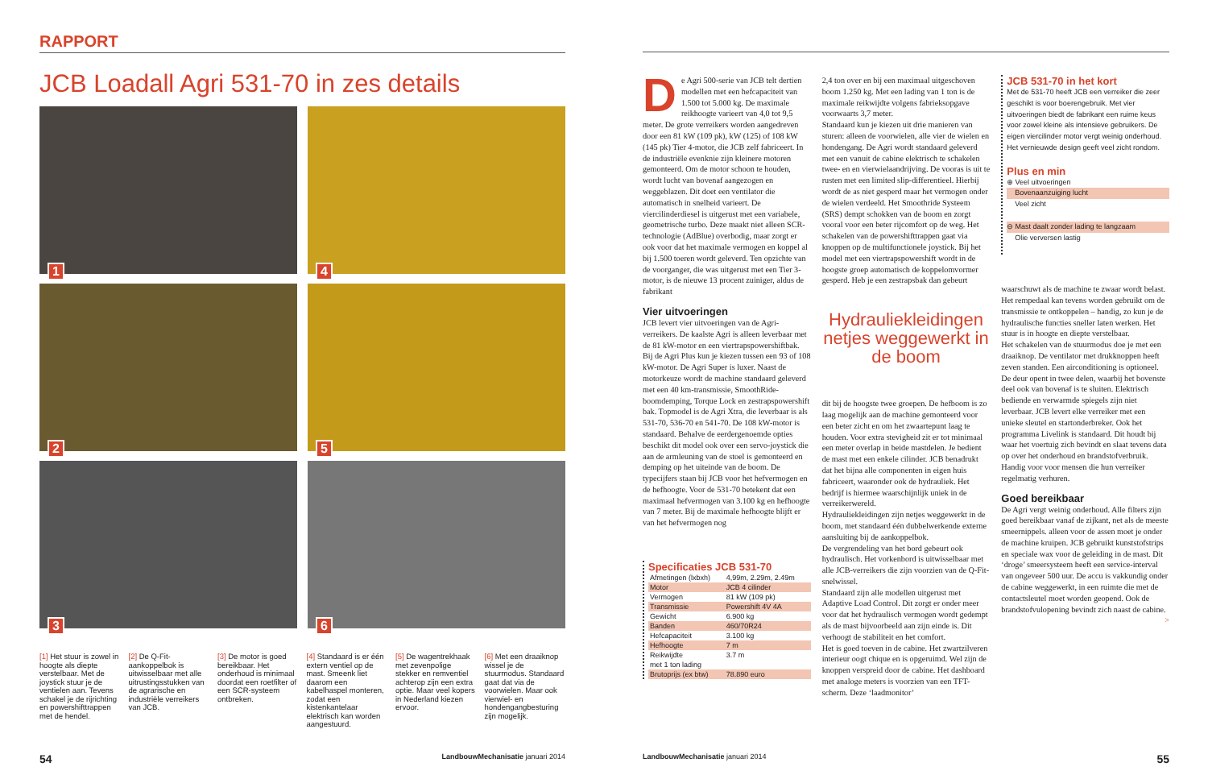RAPPORT
JCB Loadall Agri 531-70 in zes details
1
4
2
5
3
6
[1] Het stuur is zowel in hoogte als diepte verstelbaar. Met de joystick stuur je de ventielen aan. Tevens schakel je de rijrichting en powershifttrappen met de hendel.
[2] De Q-Fit-aankoppelbok is uitwisselbaar met alle uitrustingsstukken van de agrarische en industriële verreikers van JCB.
[3] De motor is goed bereikbaar. Het onderhoud is minimaal doordat een roetfilter of een SCR-systeem ontbreken.
[4] Standaard is er één extern ventiel op de mast. Smeenk liet daarom een kabelhaspel monteren, zodat een kistenkantelaar elektrisch kan worden aangestuurd.
[5] De wagentrekhaak met zevenpolige stekker en remventiel achterop zijn een extra optie. Maar veel kopers in Nederland kiezen ervoor.
[6] Met een draaiknop wissel je de stuurmodus. Standaard gaat dat via de voorwielen. Maar ook vierwiel- en hondengangbesturing zijn mogelijk.
54 LandbouwMechanisatie januari 2014
De Agri 500-serie van JCB telt dertien modellen met een hefcapaciteit van 1.500 tot 5.000 kg. De maximale reikhoogte varieert van 4,0 tot 9,5 meter. De grote verreikers worden aangedreven door een 81 kW (109 pk), kW (125) of 108 kW (145 pk) Tier 4-motor, die JCB zelf fabriceert. In de industriële evenknie zijn kleinere motoren gemonteerd. Om de motor schoon te houden, wordt lucht van bovenaf aangezogen en weggeblazen. Dit doet een ventilator die automatisch in snelheid varieert. De viercilinderdiesel is uitgerust met een variabele, geometrische turbo. Deze maakt niet alleen SCR-technologie (AdBlue) overbodig, maar zorgt er ook voor dat het maximale vermogen en koppel al bij 1.500 toeren wordt geleverd. Ten opzichte van de voorganger, die was uitgerust met een Tier 3-motor, is de nieuwe 13 procent zuiniger, aldus de fabrikant
Vier uitvoeringen
JCB levert vier uitvoeringen van de Agri-verreikers. De kaalste Agri is alleen leverbaar met de 81 kW-motor en een viertrapspowershiftbak. Bij de Agri Plus kun je kiezen tussen een 93 of 108 kW-motor. De Agri Super is luxer. Naast de motorkeuze wordt de machine standaard geleverd met een 40 km-transmissie, SmoothRide-boomdemping, Torque Lock en zestrapspowershift bak. Topmodel is de Agri Xtra, die leverbaar is als 531-70, 536-70 en 541-70. De 108 kW-motor is standaard. Behalve de eerdergenoemde opties beschikt dit model ook over een servo-joystick die aan de armleuning van de stoel is gemonteerd en demping op het uiteinde van de boom. De typecijfers staan bij JCB voor het hefvermogen en de hefhoogte. Voor de 531-70 betekent dat een maximaal hefvermogen van 3.100 kg en hefhoogte van 7 meter. Bij de maximale hefhoogte blijft er van het hefvermogen nog
Specificaties JCB 531-70
| Afmetingen (lxbxh) | 4,99m, 2.29m, 2.49m |
| Motor | JCB 4 cilinder |
| Vermogen | 81 kW (109 pk) |
| Transmissie | Powershift 4V 4A |
| Gewicht | 6.900 kg |
| Banden | 460/70R24 |
| Hefcapaciteit | 3.100 kg |
| Hefhoogte | 7 m |
| Reikwijdte | 3.7 m |
| met 1 ton lading | |
| Brutoprijs (ex btw) | 78.890 euro |
2,4 ton over en bij een maximaal uitgeschoven boom 1.250 kg. Met een lading van 1 ton is de maximale reikwijdte volgens fabrieksopgave voorwaarts 3,7 meter.
Standaard kun je kiezen uit drie manieren van sturen: alleen de voorwielen, alle vier de wielen en hondengang. De Agri wordt standaard geleverd met een vanuit de cabine elektrisch te schakelen twee- en en vierwielaandrijving. De vooras is uit te rusten met een limited slip-differentieel. Hierbij wordt de as niet gesperd maar het vermogen onder de wielen verdeeld. Het Smoothride Systeem (SRS) dempt schokken van de boom en zorgt vooral voor een beter rijcomfort op de weg. Het schakelen van de powershifttrappen gaat via knoppen op de multifunctionele joystick. Bij het model met een viertrapspowershift wordt in de hoogste groep automatisch de koppelomvormer gesperd. Heb je een zestrapsbak dan gebeurt
Hydrauliekleidingen netjes weggewerkt in de boom
dit bij de hoogste twee groepen. De hefboom is zo laag mogelijk aan de machine gemonteerd voor een beter zicht en om het zwaartepunt laag te houden. Voor extra stevigheid zit er tot minimaal een meter overlap in beide mastdelen. Je bedient de mast met een enkele cilinder. JCB benadrukt dat het bijna alle componenten in eigen huis fabriceert, waaronder ook de hydrauliek. Het bedrijf is hiermee waarschijnlijk uniek in de verreikerwereld.
Hydrauliekleidingen zijn netjes weggewerkt in de boom, met standaard één dubbelwerkende externe aansluiting bij de aankoppelbok.
De vergrendeling van het bord gebeurt ook hydraulisch. Het vorkenbord is uitwisselbaar met alle JCB-verreikers die zijn voorzien van de Q-Fit-snelwissel.
Standaard zijn alle modellen uitgerust met Adaptive Load Control. Dit zorgt er onder meer voor dat het hydraulisch vermogen wordt gedempt als de mast bijvoorbeeld aan zijn einde is. Dit verhoogt de stabiliteit en het comfort.
Het is goed toeven in de cabine. Het zwartzilveren interieur oogt chique en is opgeruimd. Wel zijn de knoppen verspreid door de cabine. Het dashboard met analoge meters is voorzien van een TFT-scherm. Deze ‘laadmonitor’
JCB 531-70 in het kort
Met de 531-70 heeft JCB een verreiker die zeer geschikt is voor boerengebruik. Met vier uitvoeringen biedt de fabrikant een ruime keus voor zowel kleine als intensieve gebruikers. De eigen viercilinder motor vergt weinig onderhoud. Het vernieuwde design geeft veel zicht rondom.
Plus en min
⊕ Veel uitvoeringen
Bovenaanzuiging lucht
Veel zicht
⊖ Mast daalt zonder lading te langzaam
Olie verversen lastig
waarschuwt als de machine te zwaar wordt belast. Het rempedaal kan tevens worden gebruikt om de transmissie te ontkoppelen – handig, zo kun je de hydraulische functies sneller laten werken. Het stuur is in hoogte en diepte verstelbaar.
Het schakelen van de stuurmodus doe je met een draaiknop. De ventilator met drukknoppen heeft zeven standen. Een airconditioning is optioneel. De deur opent in twee delen, waarbij het bovenste deel ook van bovenaf is te sluiten. Elektrisch bediende en verwarmde spiegels zijn niet leverbaar. JCB levert elke verreiker met een unieke sleutel en startonderbreker. Ook het programma Livelink is standaard. Dit houdt bij waar het voertuig zich bevindt en slaat tevens data op over het onderhoud en brandstofverbruik. Handig voor voor mensen die hun verreiker regelmatig verhuren.
Goed bereikbaar
De Agri vergt weinig onderhoud. Alle filters zijn goed bereikbaar vanaf de zijkant, net als de meeste smeernippels. alleen voor de assen moet je onder de machine kruipen. JCB gebruikt kunststofstrips en speciale wax voor de geleiding in de mast. Dit ‘droge’ smeersysteem heeft een service-interval van ongeveer 500 uur. De accu is vakkundig onder de cabine weggewerkt, in een ruimte die met de contactsleutel moet worden geopend. Ook de brandstofvulopening bevindt zich naast de cabine.
>
LandbouwMechanisatie januari 2014 55